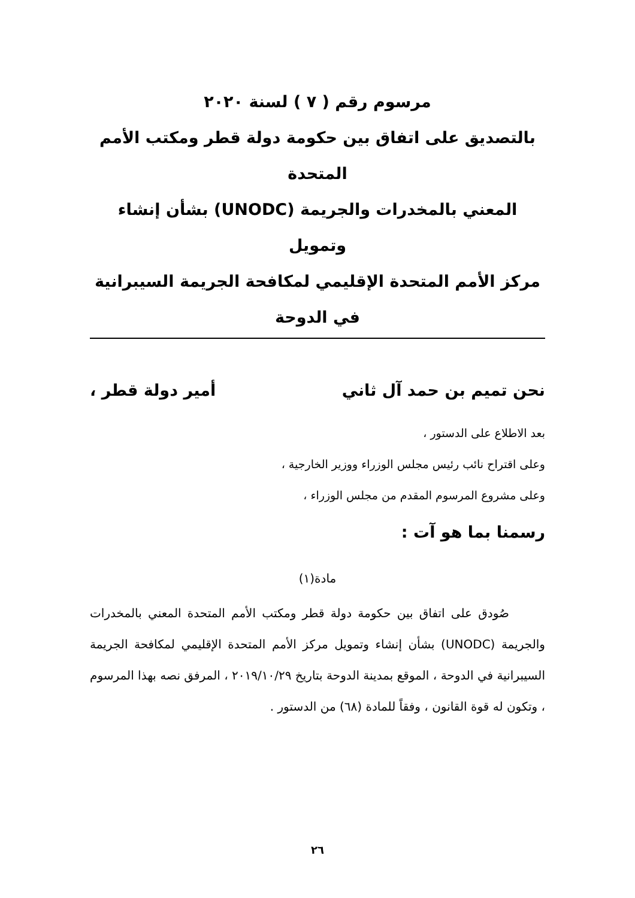مرسوم رقم ( ٧ ) لسنة ٢٠٢٠
بالتصديق على اتفاق بين حكومة دولة قطر ومكتب الأمم المتحدة
المعني بالمخدرات والجريمة (UNODC) بشأن إنشاء وتمويل
مركز الأمم المتحدة الإقليمي لمكافحة الجريمة السيبرانية في الدوحة
نحن تميم بن حمد آل ثاني أمير دولة قطر ،
بعد الاطلاع على الدستور ،
وعلى اقتراح نائب رئيس مجلس الوزراء ووزير الخارجية ،
وعلى مشروع المرسوم المقدم من مجلس الوزراء ،
رسمنا بما هو آت :
مادة(١)
صُودق على اتفاق بين حكومة دولة قطر ومكتب الأمم المتحدة المعني بالمخدرات والجريمة (UNODC) بشأن إنشاء وتمويل مركز الأمم المتحدة الإقليمي لمكافحة الجريمة السيبرانية في الدوحة ، الموقع بمدينة الدوحة بتاريخ ٢٠١٩/١٠/٢٩ ، المرفق نصه بهذا المرسوم ، وتكون له قوة القانون ، وفقاً للمادة (٦٨) من الدستور .
٢٦